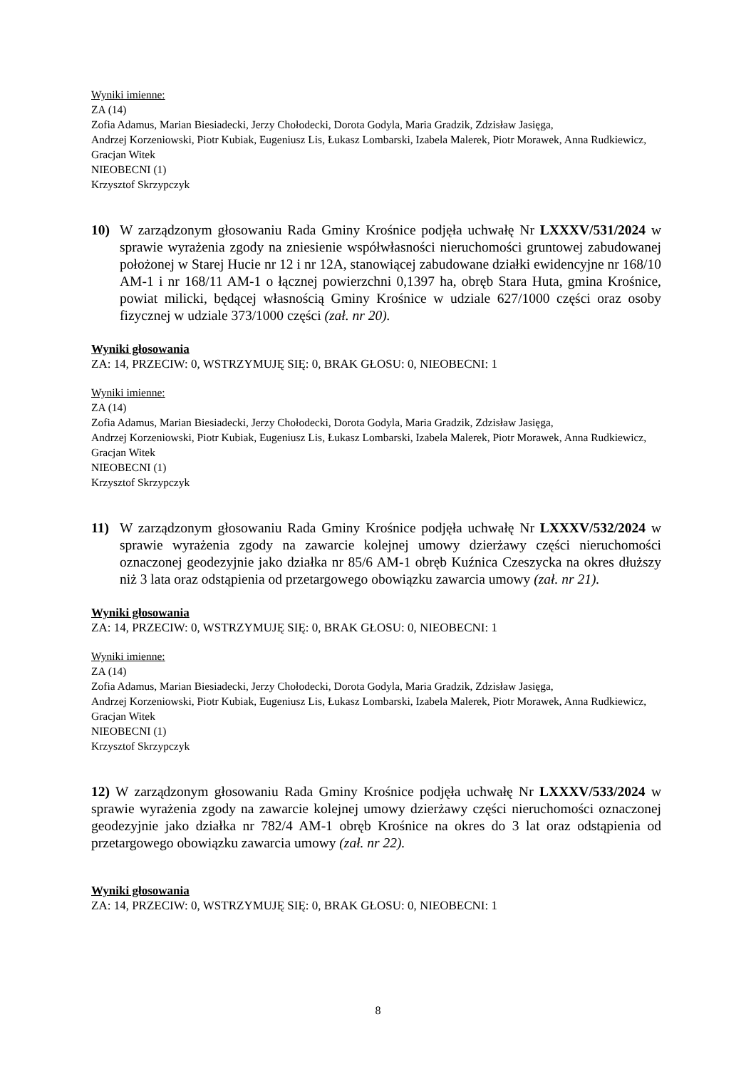Wyniki imienne:
ZA (14)
Zofia Adamus, Marian Biesiadecki, Jerzy Chołodecki, Dorota Godyla, Maria Gradzik, Zdzisław Jasięga,
Andrzej Korzeniowski, Piotr Kubiak, Eugeniusz Lis, Łukasz Lombarski, Izabela Malerek, Piotr Morawek, Anna Rudkiewicz, Gracjan Witek
NIEOBECNI (1)
Krzysztof Skrzypczyk
10) W zarządzonym głosowaniu Rada Gminy Krośnice podjęła uchwałę Nr LXXXV/531/2024 w sprawie wyrażenia zgody na zniesienie współwłasności nieruchomości gruntowej zabudowanej położonej w Starej Hucie nr 12 i nr 12A, stanowiącej zabudowane działki ewidencyjne nr 168/10 AM-1 i nr 168/11 AM-1 o łącznej powierzchni 0,1397 ha, obręb Stara Huta, gmina Krośnice, powiat milicki, będącej własnością Gminy Krośnice w udziale 627/1000 części oraz osoby fizycznej w udziale 373/1000 części (zał. nr 20).
Wyniki głosowania
ZA: 14, PRZECIW: 0, WSTRZYMUJĘ SIĘ: 0, BRAK GŁOSU: 0, NIEOBECNI: 1
Wyniki imienne:
ZA (14)
Zofia Adamus, Marian Biesiadecki, Jerzy Chołodecki, Dorota Godyla, Maria Gradzik, Zdzisław Jasięga,
Andrzej Korzeniowski, Piotr Kubiak, Eugeniusz Lis, Łukasz Lombarski, Izabela Malerek, Piotr Morawek, Anna Rudkiewicz, Gracjan Witek
NIEOBECNI (1)
Krzysztof Skrzypczyk
11) W zarządzonym głosowaniu Rada Gminy Krośnice podjęła uchwałę Nr LXXXV/532/2024 w sprawie wyrażenia zgody na zawarcie kolejnej umowy dzierżawy części nieruchomości oznaczonej geodezyjnie jako działka nr 85/6 AM-1 obręb Kuźnica Czeszycka na okres dłuższy niż 3 lata oraz odstąpienia od przetargowego obowiązku zawarcia umowy (zał. nr 21).
Wyniki głosowania
ZA: 14, PRZECIW: 0, WSTRZYMUJĘ SIĘ: 0, BRAK GŁOSU: 0, NIEOBECNI: 1
Wyniki imienne:
ZA (14)
Zofia Adamus, Marian Biesiadecki, Jerzy Chołodecki, Dorota Godyla, Maria Gradzik, Zdzisław Jasięga,
Andrzej Korzeniowski, Piotr Kubiak, Eugeniusz Lis, Łukasz Lombarski, Izabela Malerek, Piotr Morawek, Anna Rudkiewicz, Gracjan Witek
NIEOBECNI (1)
Krzysztof Skrzypczyk
12) W zarządzonym głosowaniu Rada Gminy Krośnice podjęła uchwałę Nr LXXXV/533/2024 w sprawie wyrażenia zgody na zawarcie kolejnej umowy dzierżawy części nieruchomości oznaczonej geodezyjnie jako działka nr 782/4 AM-1 obręb Krośnice na okres do 3 lat oraz odstąpienia od przetargowego obowiązku zawarcia umowy (zał. nr 22).
Wyniki głosowania
ZA: 14, PRZECIW: 0, WSTRZYMUJĘ SIĘ: 0, BRAK GŁOSU: 0, NIEOBECNI: 1
8